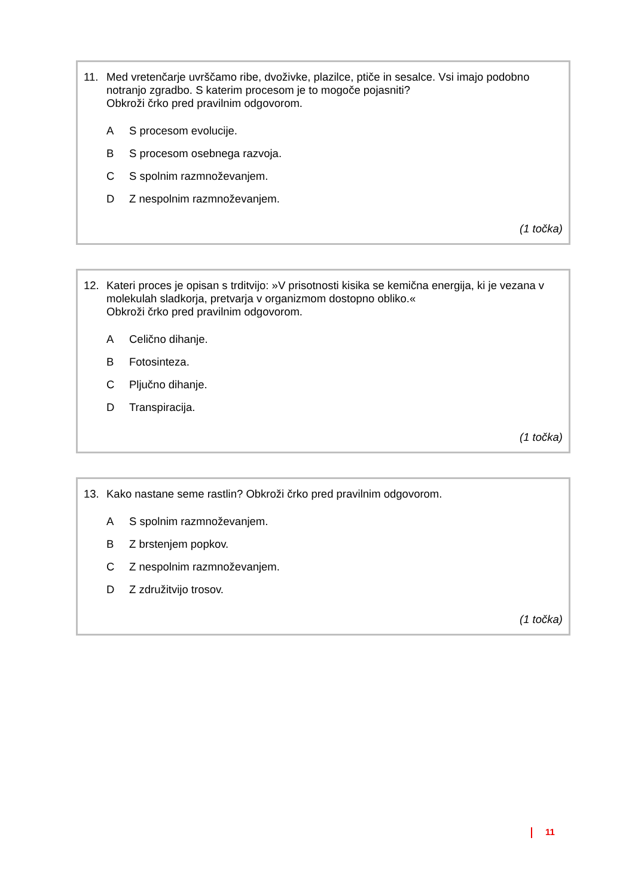11. Med vretenčarje uvrščamo ribe, dvoživke, plazilce, ptiče in sesalce. Vsi imajo podobno notranjo zgradbo. S katerim procesom je to mogoče pojasniti?
Obkroži črko pred pravilnim odgovorom.
A S procesom evolucije.
B S procesom osebnega razvoja.
C S spolnim razmnoževanjem.
D Z nespolnim razmnoževanjem.
(1 točka)
12. Kateri proces je opisan s trditvijo: »V prisotnosti kisika se kemična energija, ki je vezana v molekulah sladkorja, pretvarja v organizmom dostopno obliko.«
Obkroži črko pred pravilnim odgovorom.
A Celično dihanje.
B Fotosinteza.
C Pljučno dihanje.
D Transpiracija.
(1 točka)
13. Kako nastane seme rastlin? Obkroži črko pred pravilnim odgovorom.
A S spolnim razmnoževanjem.
B Z brstenjem popkov.
C Z nespolnim razmnoževanjem.
D Z združitvijo trosov.
(1 točka)
11